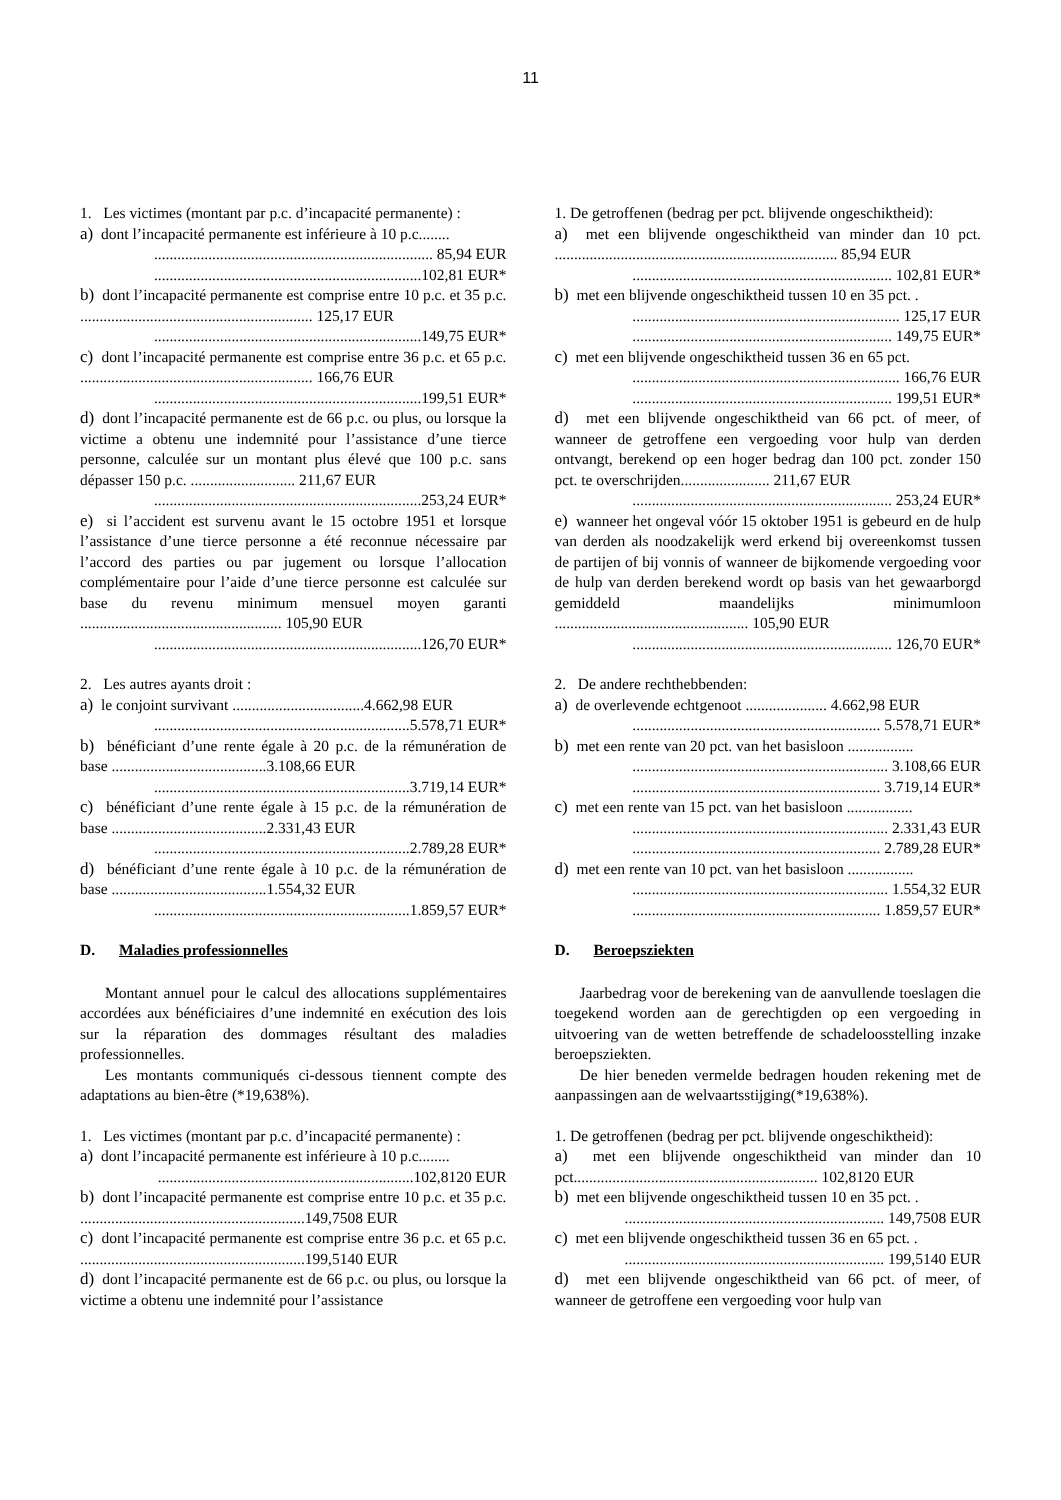11
1. Les victimes (montant par p.c. d’incapacité permanente) :
a) dont l’incapacité permanente est inférieure à 10 p.c........
........................................................................ 85,94 EUR
.....................................................................102,81 EUR*
b) dont l’incapacité permanente est comprise entre 10 p.c. et 35 p.c. ............................................................ 125,17 EUR
.....................................................................149,75 EUR*
c) dont l’incapacité permanente est comprise entre 36 p.c. et 65 p.c. ............................................................ 166,76 EUR
.....................................................................199,51 EUR*
d) dont l’incapacité permanente est de 66 p.c. ou plus, ou lorsque la victime a obtenu une indemnité pour l’assistance d’une tierce personne, calculée sur un montant plus élevé que 100 p.c. sans dépasser 150 p.c. ........................... 211,67 EUR
.....................................................................253,24 EUR*
e) si l’accident est survenu avant le 15 octobre 1951 et lorsque l’assistance d’une tierce personne a été reconnue nécessaire par l’accord des parties ou par jugement ou lorsque l’allocation complémentaire pour l’aide d’une tierce personne est calculée sur base du revenu minimum mensuel moyen garanti .................................................... 105,90 EUR
.....................................................................126,70 EUR*
2. Les autres ayants droit :
a) le conjoint survivant ..................................4.662,98 EUR
..................................................................5.578,71 EUR*
b) bénéficiant d’une rente égale à 20 p.c. de la rémunération de base ........................................3.108,66 EUR
..................................................................3.719,14 EUR*
c) bénéficiant d’une rente égale à 15 p.c. de la rémunération de base ........................................2.331,43 EUR
..................................................................2.789,28 EUR*
d) bénéficiant d’une rente égale à 10 p.c. de la rémunération de base ........................................1.554,32 EUR
..................................................................1.859,57 EUR*
D. Maladies professionnelles
Montant annuel pour le calcul des allocations supplémentaires accordées aux bénéficiaires d’une indemnité en exécution des lois sur la réparation des dommages résultant des maladies professionnelles.
Les montants communiqués ci-dessous tiennent compte des adaptations au bien-être (*19,638%).
1. Les victimes (montant par p.c. d’incapacité permanente) :
a) dont l’incapacité permanente est inférieure à 10 p.c........
..................................................................102,8120 EUR
b) dont l’incapacité permanente est comprise entre 10 p.c. et 35 p.c. ..........................................................149,7508 EUR
c) dont l’incapacité permanente est comprise entre 36 p.c. et 65 p.c. ..........................................................199,5140 EUR
d) dont l’incapacité permanente est de 66 p.c. ou plus, ou lorsque la victime a obtenu une indemnité pour l’assistance
1. De getroffenen (bedrag per pct. blijvende ongeschiktheid):
a) met een blijvende ongeschiktheid van minder dan 10 pct. ......................................................................... 85,94 EUR
................................................................... 102,81 EUR*
b) met een blijvende ongeschiktheid tussen 10 en 35 pct. .
..................................................................... 125,17 EUR
................................................................... 149,75 EUR*
c) met een blijvende ongeschiktheid tussen 36 en 65 pct.
..................................................................... 166,76 EUR
................................................................... 199,51 EUR*
d) met een blijvende ongeschiktheid van 66 pct. of meer, of wanneer de getroffene een vergoeding voor hulp van derden ontvangt, berekend op een hoger bedrag dan 100 pct. zonder 150 pct. te overschrijden....................... 211,67 EUR
................................................................... 253,24 EUR*
e) wanneer het ongeval vóór 15 oktober 1951 is gebeurd en de hulp van derden als noodzakelijk werd erkend bij overeenkomst tussen de partijen of bij vonnis of wanneer de bijkomende vergoeding voor de hulp van derden berekend wordt op basis van het gewaarborgd gemiddeld maandelijks minimumloon .................................................. 105,90 EUR
................................................................... 126,70 EUR*
2. De andere rechthebbenden:
a) de overlevende echtgenoot ..................... 4.662,98 EUR
................................................................ 5.578,71 EUR*
b) met een rente van 20 pct. van het basisloon .................
.................................................................. 3.108,66 EUR
................................................................ 3.719,14 EUR*
c) met een rente van 15 pct. van het basisloon .................
.................................................................. 2.331,43 EUR
................................................................ 2.789,28 EUR*
d) met een rente van 10 pct. van het basisloon .................
.................................................................. 1.554,32 EUR
................................................................ 1.859,57 EUR*
D. Beroepsziekten
Jaarbedrag voor de berekening van de aanvullende toeslagen die toegekend worden aan de gerechtigden op een vergoeding in uitvoering van de wetten betreffende de schadeloosstelling inzake beroepsziekten.
De hier beneden vermelde bedragen houden rekening met de aanpassingen aan de welvaartsstijging(*19,638%).
1. De getroffenen (bedrag per pct. blijvende ongeschiktheid):
a) met een blijvende ongeschiktheid van minder dan 10 pct............................................................... 102,8120 EUR
b) met een blijvende ongeschiktheid tussen 10 en 35 pct. .
................................................................... 149,7508 EUR
c) met een blijvende ongeschiktheid tussen 36 en 65 pct. .
................................................................... 199,5140 EUR
d) met een blijvende ongeschiktheid van 66 pct. of meer, of wanneer de getroffene een vergoeding voor hulp van